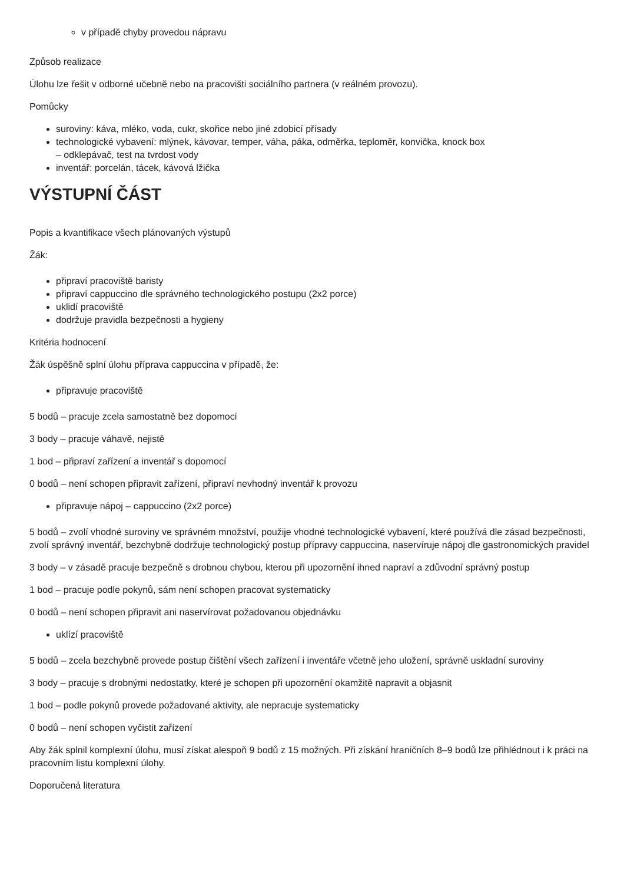v případě chyby provedou nápravu
Způsob realizace
Úlohu lze řešit v odborné učebně nebo na pracovišti sociálního partnera (v reálném provozu).
Pomůcky
suroviny: káva, mléko, voda, cukr, skořice nebo jiné zdobicí přísady
technologické vybavení: mlýnek, kávovar, temper, váha, páka, odměrka, teploměr, konvička, knock box
– odklepávač, test na tvrdost vody
inventář: porcelán, tácek, kávová lžička
VÝSTUPNÍ ČÁST
Popis a kvantifikace všech plánovaných výstupů
Žák:
připraví pracoviště baristy
připraví cappuccino dle správného technologického postupu (2x2 porce)
uklidí pracoviště
dodržuje pravidla bezpečnosti a hygieny
Kritéria hodnocení
Žák úspěšně splní úlohu příprava cappuccina v případě, že:
připravuje pracoviště
5 bodů – pracuje zcela samostatně bez dopomoci
3 body – pracuje váhavě, nejistě
1 bod – připraví zařízení a inventář s dopomocí
0 bodů – není schopen připravit zařízení, připraví nevhodný inventář k provozu
připravuje nápoj – cappuccino (2x2 porce)
5 bodů – zvolí vhodné suroviny ve správném množství, použije vhodné technologické vybavení, které používá dle zásad bezpečnosti, zvolí správný inventář, bezchybně dodržuje technologický postup přípravy cappuccina, naservíruje nápoj dle gastronomických pravidel
3 body – v zásadě pracuje bezpečně s drobnou chybou, kterou při upozornění ihned napraví a zdůvodní správný postup
1 bod – pracuje podle pokynů, sám není schopen pracovat systematicky
0 bodů – není schopen připravit ani naservírovat požadovanou objednávku
uklízí pracoviště
5 bodů – zcela bezchybně provede postup čištění všech zařízení i inventáře včetně jeho uložení, správně uskladní suroviny
3 body – pracuje s drobnými nedostatky, které je schopen při upozornění okamžitě napravit a objasnit
1 bod – podle pokynů provede požadované aktivity, ale nepracuje systematicky
0 bodů – není schopen vyčistit zařízení
Aby žák splnil komplexní úlohu, musí získat alespoň 9 bodů z 15 možných. Při získání hraničních 8–9 bodů lze přihlédnout i k práci na pracovním listu komplexní úlohy.
Doporučená literatura